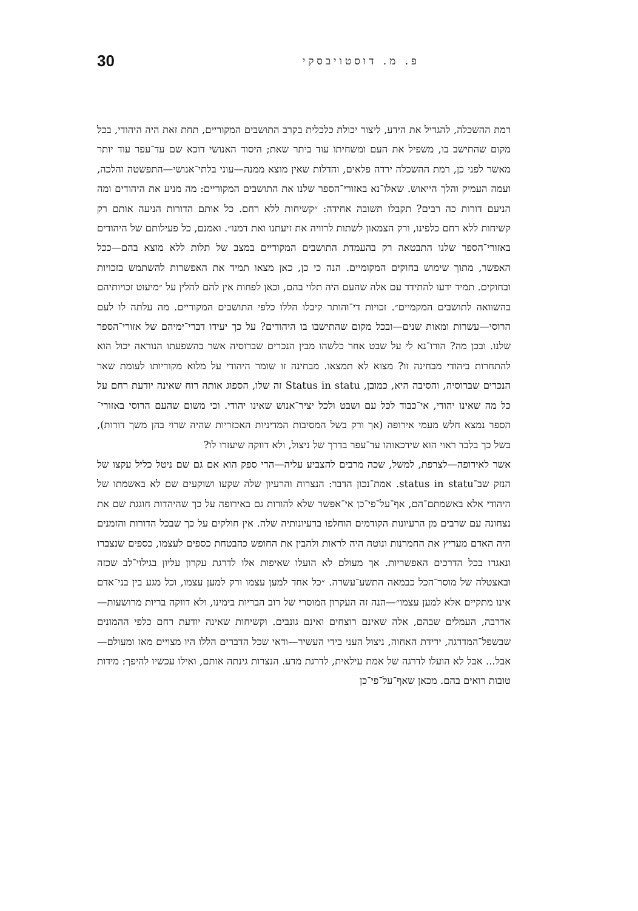פ. מ. דוסטויבסקי 30
רמת ההשכלה, להגדיל את הידע, ליצור יכולת כלכלית בקרב התושבים המקוריים, תחת זאת היה היהודי, בכל מקום שהתישב בו, משפיל את העם ומשחיתו עוד ביתר שאת; היסוד האנושי דוכא שם עד־עפר עוד יותר מאשר לפני כן, רמת ההשכלה ירדה פלאים, והדלות שאין מוצא ממנה—עוני בלתי־אנושי—התפשטה והלכה, ועמה העמיק והלך הייאוש. שאלו־נא באזורי־הספר שלנו את התושבים המקוריים: מה מניע את היהודים ומה הניעם דורות כה רבים? תקבלו תשובה אחידה: ״קשיחות ללא רחם. כל אותם הדורות הניעה אותם רק קשיחות ללא רחם כלפינו, ורק הצמאון לשתות לרוויה את זיעתנו ואת דמנו״. ואמנם, כל פעילותם של היהודים באזורי־הספר שלנו התבטאה רק בהעמדת התושבים המקוריים במצב של תלות ללא מוצא בהם—ככל האפשר, מתוך שימוש בחוקים המקומיים. הנה כי כן, כאן מצאו תמיד את האפשרות להשתמש בזכויות ובחוקים. תמיד ידעו להתידד עם אלה שהעם היה תלוי בהם, וכאן לפחות אין להם להלין על ״מיעוט זכויותיהם בהשוואה לתושבים המקמיים״. זכויות די־והותר קיבלו הללו כלפי התושבים המקוריים. מה עלתה לו לעם הרוסי—עשרות ומאות שנים—ובכל מקום שהתישבו בו היהודים? על כך יעידו דברי־ימיהם של אזורי־הספר שלנו. ובכן מה? הורו־נא לי על שבט אחר כלשהו מבין הנכרים שברוסיה אשר בהשפעתו הנוראה יכול הוא להתחרות ביהודי מבחינה זו? מצוא לא תמצאו. מבחינה זו שומר היהודי על מלוא מקוריותו לעומת שאר הנכרים שברוסיה, והסיבה היא, כמובן, Status in statu זה שלו, הספוג אותה רוח שאינה יודעת רחם על כל מה שאינו יהודי, אי־כבוד לכל עם ושבט ולכל יציר־אנוש שאינו יהודי. וכי משום שהעם הרוסי באזורי־הספר נמצא חלש מעמי אירופה (אך ורק בשל המסיבות המדיניות האכזריות שהיה שרוי בהן משך דורות), בשל כך בלבד ראוי הוא שידכאוהו עד־עפר בדרך של ניצול, ולא דווקה שיעזרו לו?
אשר לאירופה—לצרפת, למשל, שכה מרבים להצביע עליה—הרי ספק הוא אם גם שם ניטל כליל עקצו של הנזק שב־status in statu. אמת־נכון הדבר: הנצרות והרעיון שלה שקעו ושוקעים שם לא באשמתו של היהודי אלא באשמתם־הם, אף־על־פי־כן אי־אפשר שלא להורות גם באירופה על כך שהיהדות חוגגת שם את נצחונה עם שרבים מן הרעיונות הקודמים הוחלפו ברעיונותיה שלה. אין חולקים על כך שבכל הדורות והזמנים היה האדם מעריץ את החמרנות ונוטה היה לראות ולהבין את החופש כהבטחת כספים לעצמו, כספים שנצברו ונאגרו בכל הדרכים האפשריות. אך מעולם לא הועלו שאיפות אלו לדרגת עקרון עליון בגילוי־לב שכזה ובאצטלה של מוסר־הכל כבמאה התשע־עשרה. ״כל אחד למען עצמו ורק למען עצמו, וכל מגע בין בני־אדם אינו מתקיים אלא למען עצמו״—הנה זה העקרון המוסרי של רוב הבריות בימינו, ולא דווקה בריות מרושעות—אדרבה, העמלים שבהם, אלה שאינם רוצחים ואינם גונבים. וקשיחות שאינה יודעת רחם כלפי ההמונים שבשפל־המדרגה, ירידת האחוה, ניצול העני בידי העשיר—ודאי שכל הדברים הללו היו מצויים מאז ומעולם—אבל... אבל לא הועלו לדרגה של אמת עילאית, לדרגת מדע. הנצרות גינתה אותם, ואילו עכשיו להיפך: מידות טובות רואים בהם. מכאן שאף־על־פי־כן